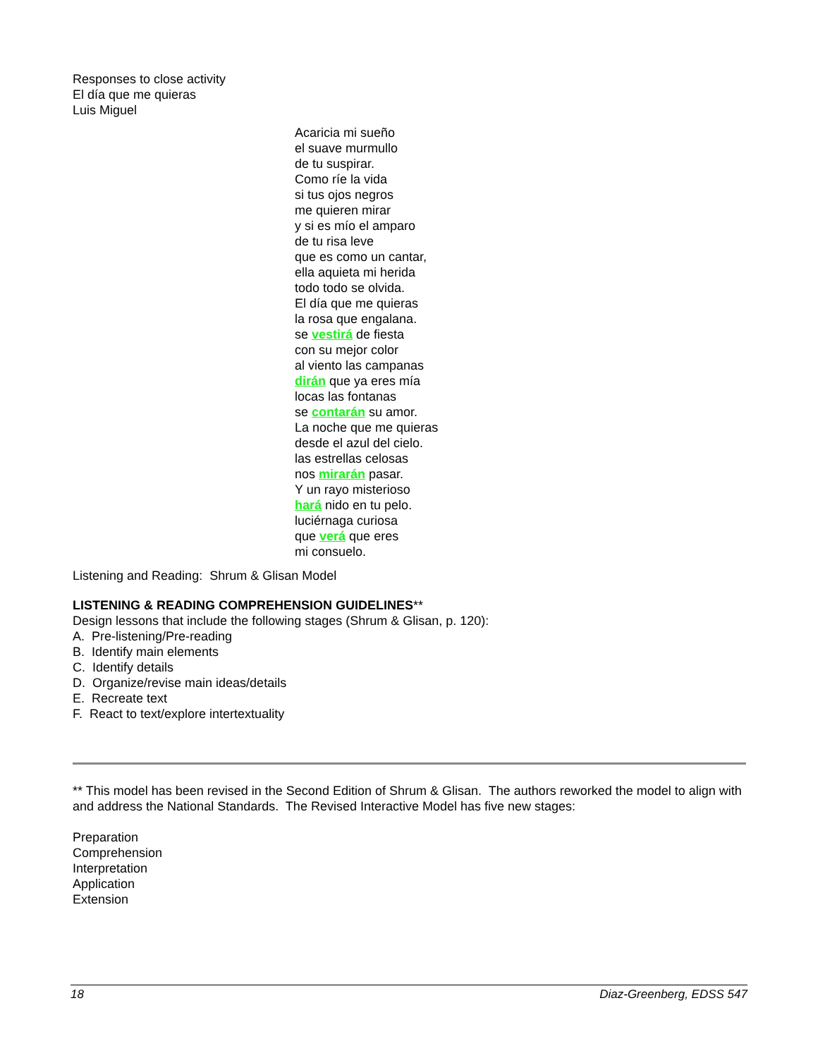Responses to close activity
El día que me quieras
Luis Miguel
Acaricia mi sueño
el suave murmullo
de tu suspirar.
Como ríe la vida
si tus ojos negros
me quieren mirar
y si es mío el amparo
de tu risa leve
que es como un cantar,
ella aquieta mi herida
todo todo se olvida.
El día que me quieras
la rosa que engalana.
se vestirá de fiesta
con su mejor color
al viento las campanas
dirán que ya eres mía
locas las fontanas
se contarán su amor.
La noche que me quieras
desde el azul del cielo.
las estrellas celosas
nos mirarán pasar.
Y un rayo misterioso
hará nido en tu pelo.
luciérnaga curiosa
que verá que eres
mi consuelo.
Listening and Reading: Shrum & Glisan Model
LISTENING & READING COMPREHENSION GUIDELINES**
Design lessons that include the following stages (Shrum & Glisan, p. 120):
A. Pre-listening/Pre-reading
B. Identify main elements
C. Identify details
D. Organize/revise main ideas/details
E. Recreate text
F. React to text/explore intertextuality
** This model has been revised in the Second Edition of Shrum & Glisan. The authors reworked the model to align with and address the National Standards. The Revised Interactive Model has five new stages:
Preparation
Comprehension
Interpretation
Application
Extension
18 Diaz-Greenberg, EDSS 547